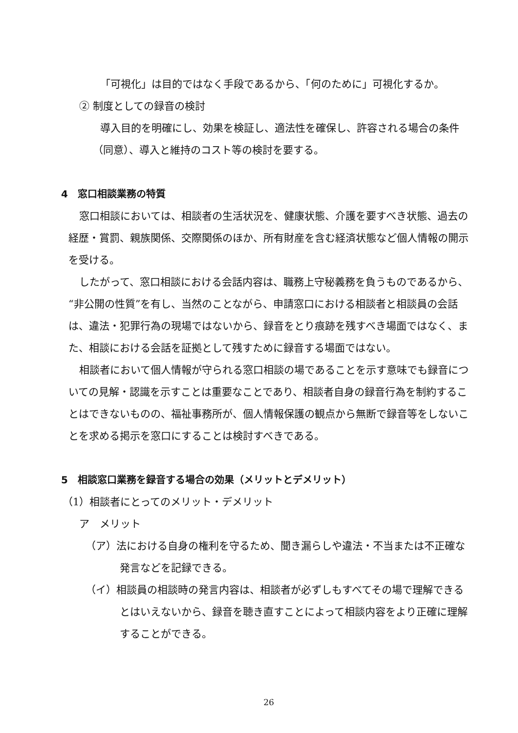「可視化」は目的ではなく手段であるから、「何のために」可視化するか。
② 制度としての録音の検討
導入目的を明確にし、効果を検証し、適法性を確保し、許容される場合の条件
（同意）、導入と維持のコスト等の検討を要する。
4　窓口相談業務の特質
窓口相談においては、相談者の生活状況を、健康状態、介護を要すべき状態、過去の経歴・賞罰、親族関係、交際関係のほか、所有財産を含む経済状態など個人情報の開示を受ける。
したがって、窓口相談における会話内容は、職務上守秘義務を負うものであるから、“非公開の性質”を有し、当然のことながら、申請窓口における相談者と相談員の会話は、違法・犯罪行為の現場ではないから、録音をとり痕跡を残すべき場面ではなく、また、相談における会話を証拠として残すために録音する場面ではない。
相談者において個人情報が守られる窓口相談の場であることを示す意味でも録音についての見解・認識を示すことは重要なことであり、相談者自身の録音行為を制約することはできないものの、福祉事務所が、個人情報保護の観点から無断で録音等をしないことを求める掲示を窓口にすることは検討すべきである。
5　相談窓口業務を録音する場合の効果（メリットとデメリット）
（1）相談者にとってのメリット・デメリット
ア　メリット
（ア）法における自身の権利を守るため、聞き漏らしや違法・不当または不正確な発言などを記録できる。
（イ）相談員の相談時の発言内容は、相談者が必ずしもすべてその場で理解できるとはいえないから、録音を聴き直すことによって相談内容をより正確に理解することができる。
26